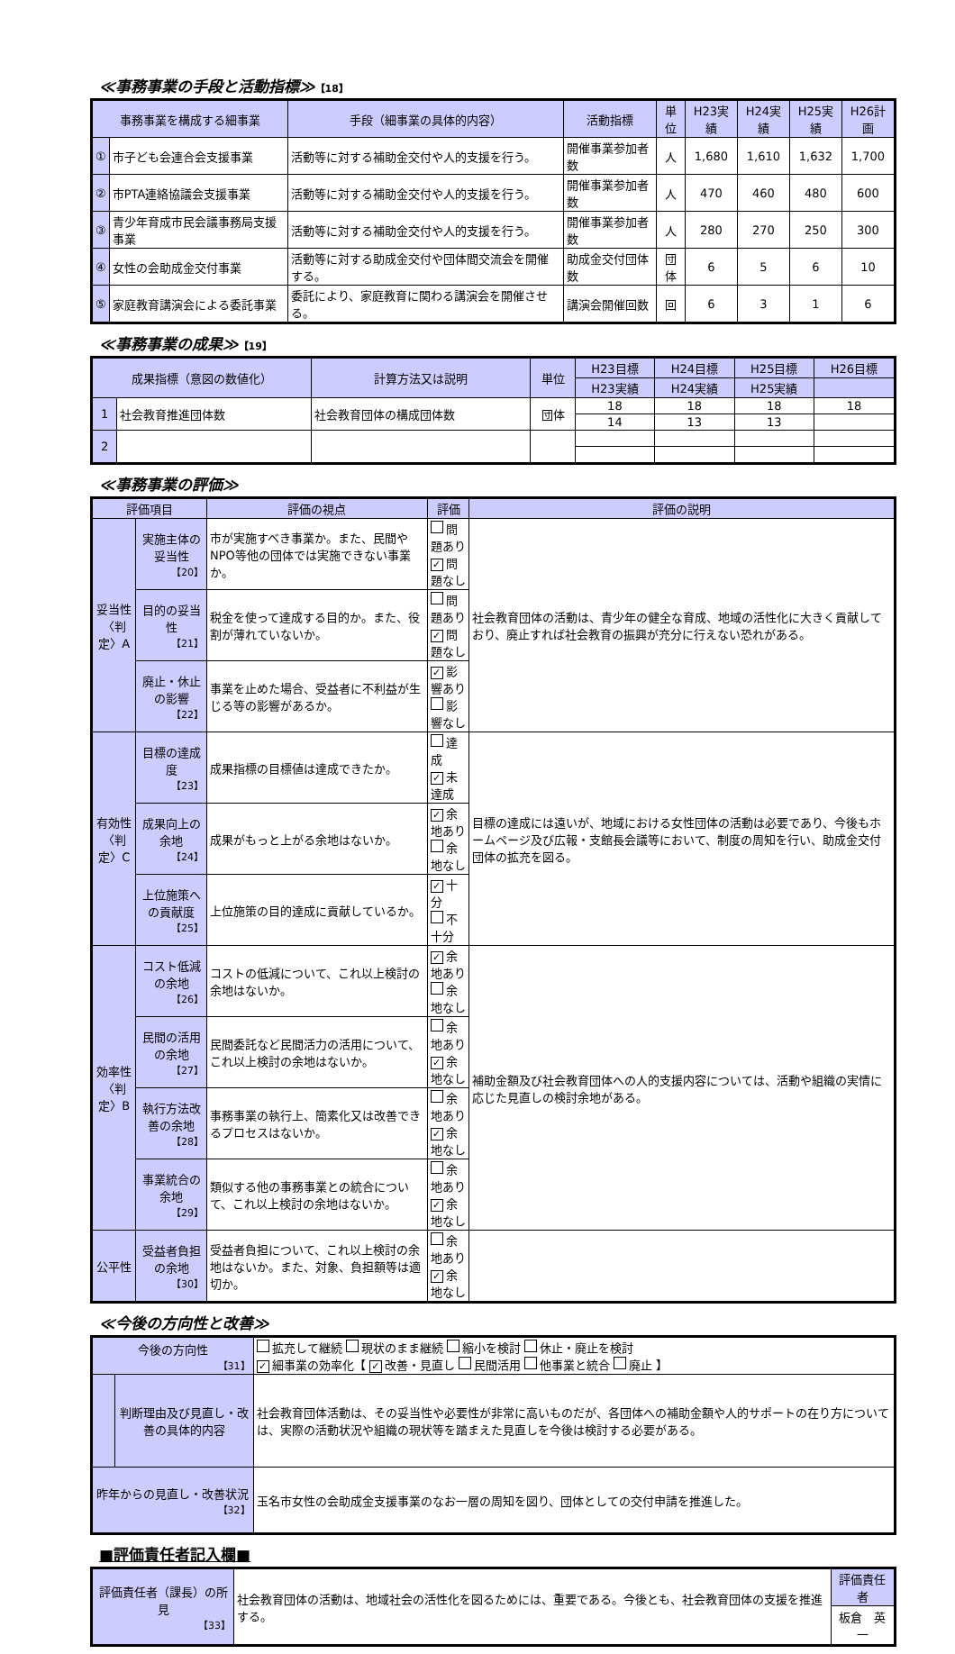≪事務事業の手段と活動指標≫【18】
| 事務事業を構成する細事業 | | 手段（細事業の具体的内容） | 活動指標 | 単位 | H23実績 | H24実績 | H25実績 | H26計画 |
| --- | --- | --- | --- | --- | --- | --- | --- | --- |
| ① | 市子ども会連合会支援事業 | 活動等に対する補助金交付や人的支援を行う。 | 開催事業参加者数 | 人 | 1,680 | 1,610 | 1,632 | 1,700 |
| ② | 市PTA連絡協議会支援事業 | 活動等に対する補助金交付や人的支援を行う。 | 開催事業参加者数 | 人 | 470 | 460 | 480 | 600 |
| ③ | 青少年育成市民会議事務局支援事業 | 活動等に対する補助金交付や人的支援を行う。 | 開催事業参加者数 | 人 | 280 | 270 | 250 | 300 |
| ④ | 女性の会助成金交付事業 | 活動等に対する助成金交付や団体間交流会を開催する。 | 助成金交付団体数 | 団体 | 6 | 5 | 6 | 10 |
| ⑤ | 家庭教育講演会による委託事業 | 委託により、家庭教育に関わる講演会を開催させる。 | 講演会開催回数 | 回 | 6 | 3 | 1 | 6 |
≪事務事業の成果≫【19】
| 成果指標（意図の数値化） | | 計算方法又は説明 | 単位 | H23目標 | H24目標 | H25目標 | H26目標 |
| --- | --- | --- | --- | --- | --- | --- | --- |
| | | | | H23実績 | H24実績 | H25実績 | |
| 1 | 社会教育推進団体数 | 社会教育団体の構成団体数 | 団体 | 18 | 18 | 18 | 18 |
| | | | | 14 | 13 | 13 | |
| 2 | | | | | | | |
≪事務事業の評価≫
| 評価項目 | | 評価の視点 | 評価 | 評価の説明 |
| --- | --- | --- | --- | --- |
| 妥当性 〈判定〉A | 実施主体の妥当性 【20】 | 市が実施すべき事業か。また、民間やNPO等他の団体では実施できない事業か。 | 問題あり ✓ 問題なし | 社会教育団体の活動は、青少年の健全な育成、地域の活性化に大きく貢献しており、廃止すれば社会教育の振興が充分に行えない恐れがある。 |
| | 目的の妥当性 【21】 | 税金を使って達成する目的か。また、役割が薄れていないか。 | 問題あり ✓ 問題なし | |
| | 廃止・休止の影響 【22】 | 事業を止めた場合、受益者に不利益が生じる等の影響があるか。 | ✓ 影響あり 影響なし | |
| 有効性 〈判定〉C | 目標の達成度 【23】 | 成果指標の目標値は達成できたか。 | 達成 ✓ 未達成 | 目標の達成には遠いが、地域における女性団体の活動は必要であり、今後もホームページ及び広報・支館長会議等において、制度の周知を行い、助成金交付団体の拡充を図る。 |
| | 成果向上の余地 【24】 | 成果がもっと上がる余地はないか。 | ✓ 余地あり 余地なし | |
| | 上位施策への貢献度 【25】 | 上位施策の目的達成に貢献しているか。 | ✓ 十分 不十分 | |
| 効率性 〈判定〉B | コスト低減の余地 【26】 | コストの低減について、これ以上検討の余地はないか。 | ✓ 余地あり 余地なし | 補助金額及び社会教育団体への人的支援内容については、活動や組織の実情に応じた見直しの検討余地がある。 |
| | 民間の活用の余地 【27】 | 民間委託など民間活力の活用について、これ以上検討の余地はないか。 | 余地あり ✓ 余地なし | |
| | 執行方法改善の余地 【28】 | 事務事業の執行上、簡素化又は改善できるプロセスはないか。 | 余地あり ✓ 余地なし | |
| | 事業統合の余地 【29】 | 類似する他の事務事業との統合について、これ以上検討の余地はないか。 | 余地あり ✓ 余地なし | |
| 公平性 | 受益者負担の余地 【30】 | 受益者負担について、これ以上検討の余地はないか。また、対象、負担額等は適切か。 | 余地あり ✓ 余地なし | |
≪今後の方向性と改善≫
| 今後の方向性 【31】 | | 拡充して継続 現状のまま継続 縮小を検討 休止・廃止を検討 ✓ 細事業の効率化【 ✓ 改善・見直し 民間活用 他事業と統合 廃止 】 |
| | 判断理由及び見直し・改善の具体的内容 | 社会教育団体活動は、その妥当性や必要性が非常に高いものだが、各団体への補助金額や人的サポートの在り方については、実際の活動状況や組織の現状等を踏まえた見直しを今後は検討する必要がある。 |
| 昨年からの見直し・改善状況 【32】 | | 玉名市女性の会助成金支援事業のなお一層の周知を図り、団体としての交付申請を推進した。 |
■評価責任者記入欄■
| 評価責任者（課長）の所見 【33】 | 社会教育団体の活動は、地域社会の活性化を図るためには、重要である。今後とも、社会教育団体の支援を推進する。 | 評価責任者 |
| | | 板倉 英一 |